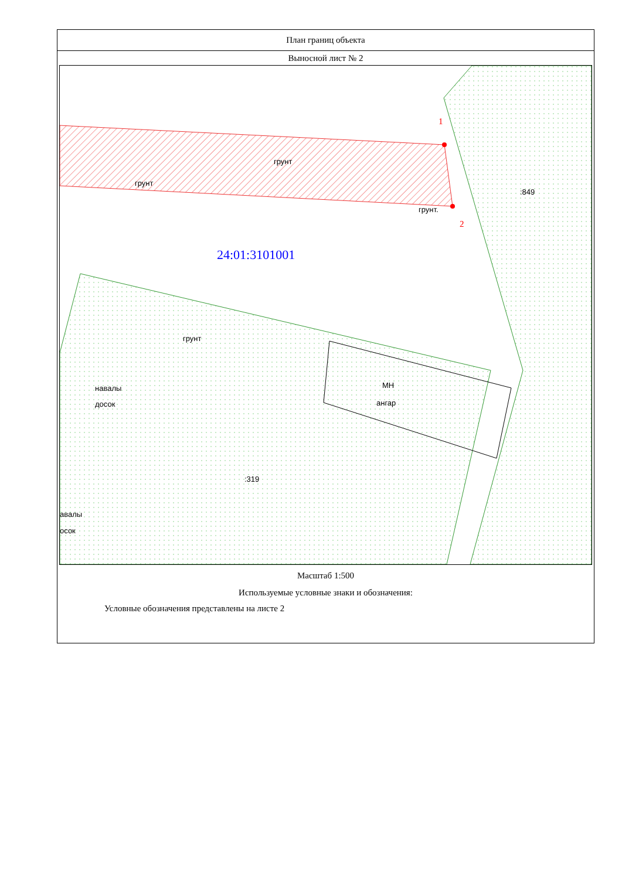План границ объекта
Выносной лист № 2
1
2
грунт
грунт
грунт.
:849
грунт
навалы
досок
МН
ангар
:319
авалы
осок
24:01:3101001
Масштаб 1:500
Используемые условные знаки и обозначения:
Условные обозначения представлены на листе 2